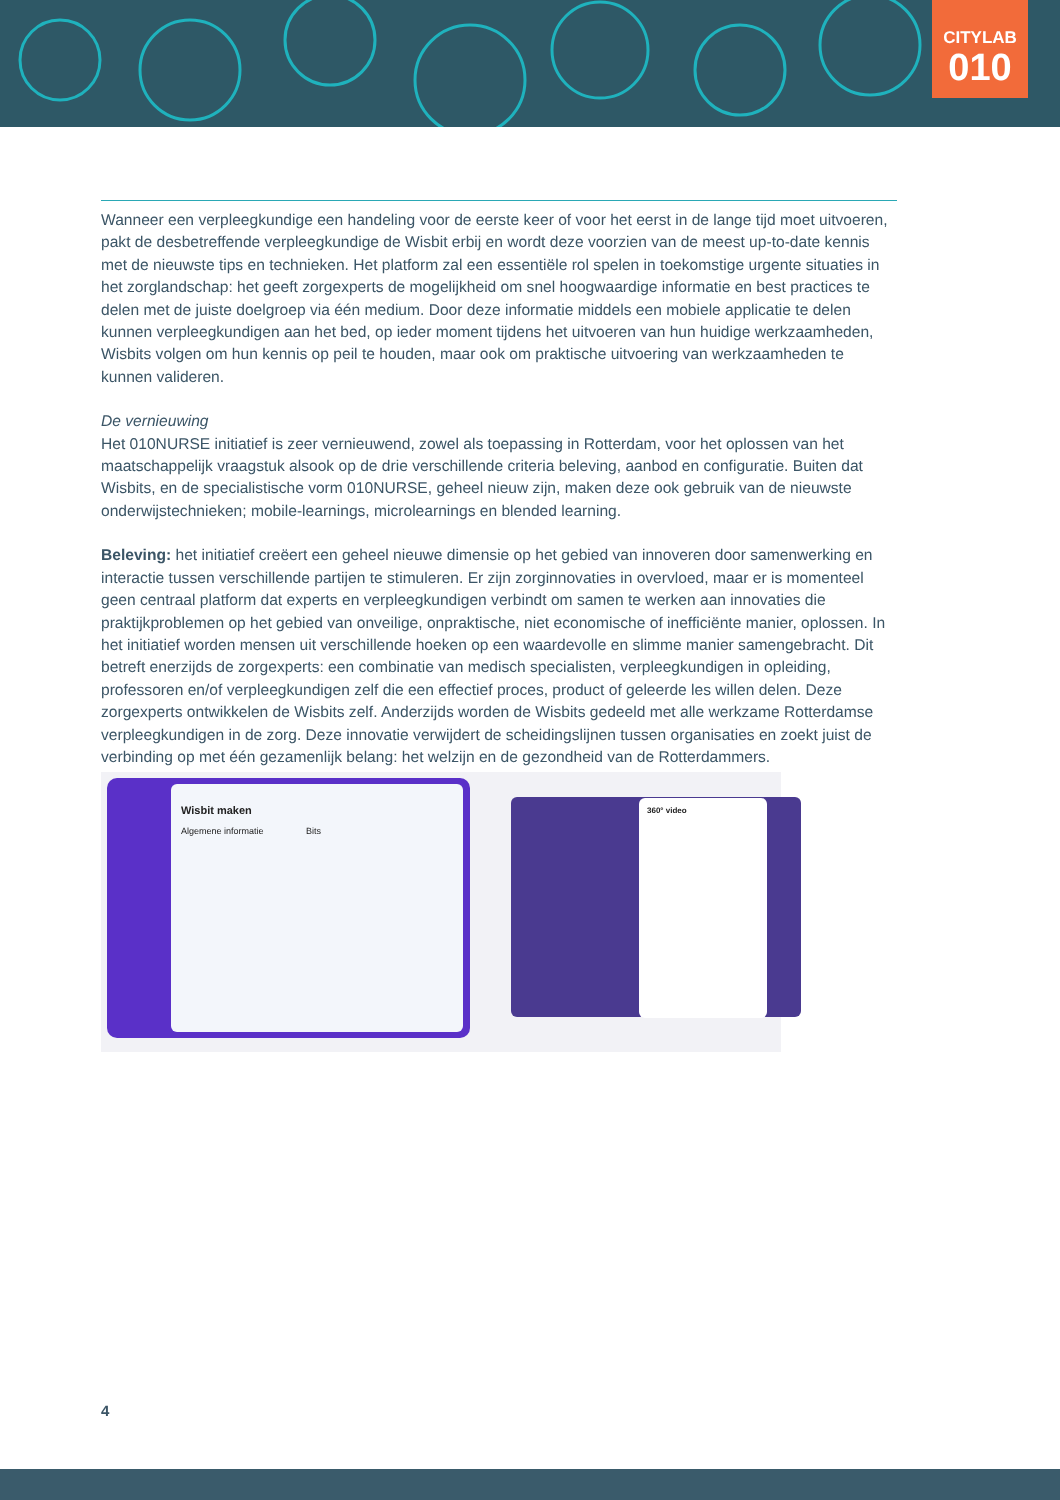CITYLAB
010
Wanneer een verpleegkundige een handeling voor de eerste keer of voor het eerst in de lange tijd moet uitvoeren, pakt de desbetreffende verpleegkundige de Wisbit erbij en wordt deze voorzien van de meest up-to-date kennis met de nieuwste tips en technieken. Het platform zal een essentiële rol spelen in toekomstige urgente situaties in het zorglandschap: het geeft zorgexperts de mogelijkheid om snel hoogwaardige informatie en best practices te delen met de juiste doelgroep via één medium. Door deze informatie middels een mobiele applicatie te delen kunnen verpleegkundigen aan het bed, op ieder moment tijdens het uitvoeren van hun huidige werkzaamheden, Wisbits volgen om hun kennis op peil te houden, maar ook om praktische uitvoering van werkzaamheden te kunnen valideren.
De vernieuwing
Het 010NURSE initiatief is zeer vernieuwend, zowel als toepassing in Rotterdam, voor het oplossen van het maatschappelijk vraagstuk alsook op de drie verschillende criteria beleving, aanbod en configuratie. Buiten dat Wisbits, en de specialistische vorm 010NURSE, geheel nieuw zijn, maken deze ook gebruik van de nieuwste onderwijstechnieken; mobile-learnings, microlearnings en blended learning.
Beleving: het initiatief creëert een geheel nieuwe dimensie op het gebied van innoveren door samenwerking en interactie tussen verschillende partijen te stimuleren. Er zijn zorginnovaties in overvloed, maar er is momenteel geen centraal platform dat experts en verpleegkundigen verbindt om samen te werken aan innovaties die praktijkproblemen op het gebied van onveilige, onpraktische, niet economische of inefficiënte manier, oplossen. In het initiatief worden mensen uit verschillende hoeken op een waardevolle en slimme manier samengebracht. Dit betreft enerzijds de zorgexperts: een combinatie van medisch specialisten, verpleegkundigen in opleiding, professoren en/of verpleegkundigen zelf die een effectief proces, product of geleerde les willen delen. Deze zorgexperts ontwikkelen de Wisbits zelf. Anderzijds worden de Wisbits gedeeld met alle werkzame Rotterdamse verpleegkundigen in de zorg. Deze innovatie verwijdert de scheidingslijnen tussen organisaties en zoekt juist de verbinding op met één gezamenlijk belang: het welzijn en de gezondheid van de Rotterdammers.
Wisbit maken
Algemene informatie Bits
360° video
4